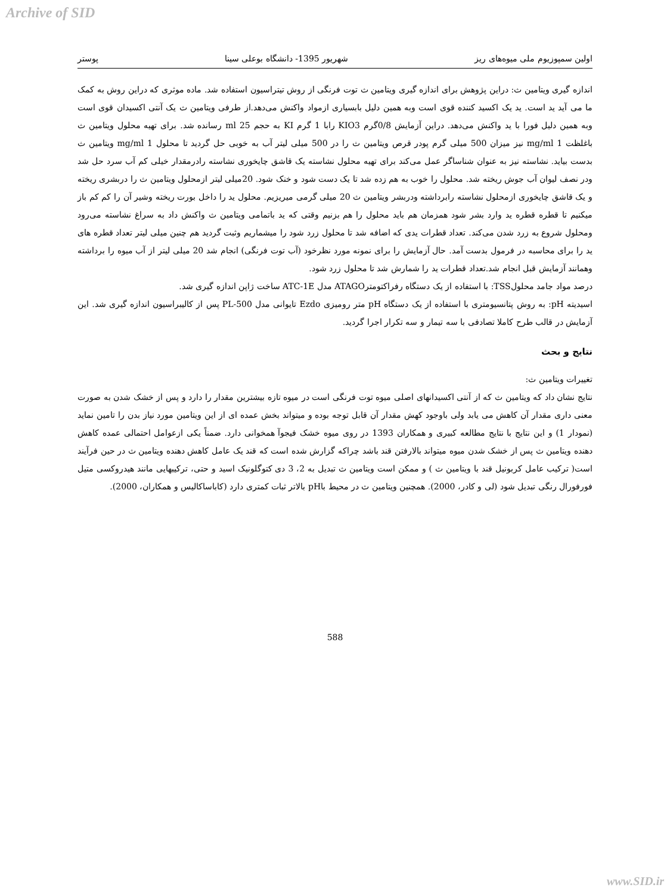Archive of SID
اولین سمپوزیوم ملی میوه‌های ریز شهریور 1395- دانشگاه بوعلی سینا پوستر
اندازه گیری ویتامین ث: دراین پژوهش برای اندازه گیری ویتامین ث توت فرنگی از روش تیتراسیون استفاده شد. ماده موثری که دراین روش به کمک ما می آید ید است. ید یک اکسید کننده قوی است وبه همین دلیل بابسیاری ازمواد واکنش می‌دهد.از طرفی ویتامین ث یک آنتی اکسیدان قوی است وبه همین دلیل فورا با ید واکنش می‌دهد. دراین آزمایش 0/8گرم KIO3 رابا 1 گرم KI به حجم 25 ml رسانده شد. برای تهیه محلول ویتامین ث باغلظت 1 mg/ml نیز میزان 500 میلی گرم پودر قرص ویتامین ث را در 500 میلی لیتر آب به خوبی حل گردید تا محلول 1 mg/ml ویتامین ث بدست بیاید. نشاسته نیز به عنوان شناساگر عمل می‌کند برای تهیه محلول نشاسته یک قاشق چایخوری نشاسته رادرمقدار خیلی کم آب سرد حل شد ودر نصف لیوان آب جوش ریخته شد. محلول را خوب به هم زده شد تا یک دست شود و خنک شود. 20میلی لیتر ازمحلول ویتامین ث را دربشری ریخته و یک قاشق چایخوری ازمحلول نشاسته رابرداشته ودربشر ویتامین ث 20 میلی گرمی میریزیم. محلول ید را داخل بورت ریخته وشیر آن را کم کم باز میکنیم تا قطره قطره ید وارد بشر شود همزمان هم باید محلول را هم بزنیم وقتی که ید باتمامی ویتامین ث واکنش داد به سراغ نشاسته می‌رود ومحلول شروع به زرد شدن می‌کند. تعداد قطرات یدی که اضافه شد تا محلول زرد شود را میشماریم وثبت گردید هم چنین میلی لیتر تعداد قطره های ید را برای محاسبه در فرمول بدست آمد. حال آزمایش را برای نمونه مورد نظرخود (آب توت فرنگی) انجام شد 20 میلی لیتر از آب میوه را برداشته وهمانند آزمایش قبل انجام شد.تعداد قطرات ید را شمارش شد تا محلول زرد شود.
درصد مواد جامد محلولTSS: با استفاده از یک دستگاه رفراکتومترATAGO مدل ATC-1E ساخت ژاپن اندازه گیری شد.
اسیدیته pH: به روش پتانسیومتری با استفاده از یک دستگاه pH متر رومیزی Ezdo تایوانی مدل PL-500 پس از کالیبراسیون اندازه گیری شد. این آزمایش در قالب طرح کاملا تصادفی با سه تیمار و سه تکرار اجرا گردید.
نتایج و بحث
تغییرات ویتامین ث:
نتایج نشان داد که ویتامین ث که از آنتی اکسیدانهای اصلی میوه توت فرنگی است در میوه تازه بیشترین مقدار را دارد و پس از خشک شدن به صورت معنی داری مقدار آن کاهش می یابد ولی باوجود کهش مقدار آن قابل توجه بوده و میتواند بخش عمده ای از این ویتامین مورد نیاز بدن را تامین نماید (نمودار 1) و این نتایج با نتایج مطالعه کبیری و همکاران 1393 در روی میوه خشک فیجوآ همخوانی دارد. ضمناً یکی ازعوامل احتمالی عمده کاهش دهنده ویتامین ث پس از خشک شدن میوه میتواند بالارفتن قند باشد چراکه گزارش شده است که قند یک عامل کاهش دهنده ویتامین ث در حین فرآیند است( ترکیب عامل کربونیل قند با ویتامین ث ) و ممکن است ویتامین ث تبدیل به 2، 3 دی کتوگلونیک اسید و حتی، ترکیبهایی مانند هیدروکسی متیل فورفورال رنگی تبدیل شود (لی و کادر، 2000). همچنین ویتامین ث در محیط باpH بالاتر ثبات کمتری دارد (کاباساکالیس و همکاران، 2000).
588
www.SID.ir